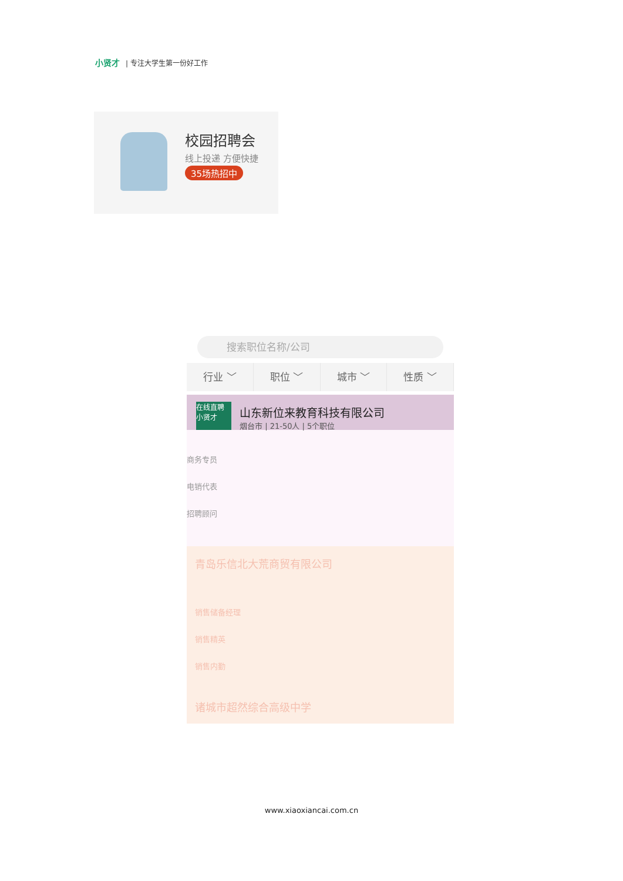小贤才 | 专注大学生第一份好工作
校园招聘会
线上投递 方便快捷
35场热招中
搜索职位名称/公司
行业 ﹀ 职位 ﹀ 城市 ﹀ 性质 ﹀
在线直聘 小贤才
山东新位来教育科技有限公司
烟台市 | 21-50人 | 5个职位
商务专员
电销代表
招聘顾问
青岛乐信北大荒商贸有限公司
销售储备经理
销售精英
销售内勤
诸城市超然综合高级中学
www.xiaoxiancai.com.cn